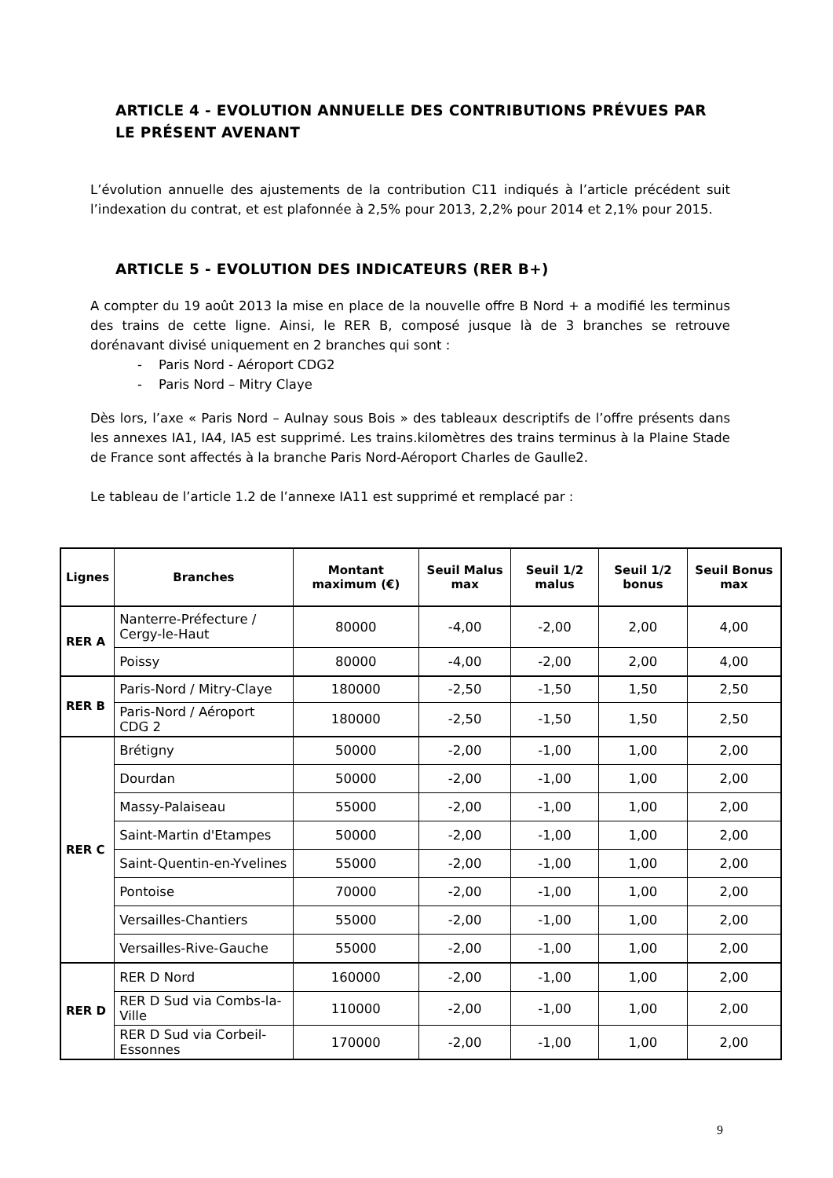ARTICLE 4 - EVOLUTION ANNUELLE DES CONTRIBUTIONS PRÉVUES PAR LE PRÉSENT AVENANT
L’évolution annuelle des ajustements de la contribution C11 indiqués à l’article précédent suit l’indexation du contrat, et est plafonnée à 2,5% pour 2013, 2,2% pour 2014 et 2,1% pour 2015.
ARTICLE 5 - EVOLUTION DES INDICATEURS (RER B+)
A compter du 19 août 2013 la mise en place de la nouvelle offre B Nord + a modifié les terminus des trains de cette ligne. Ainsi, le RER B, composé jusque là de 3 branches se retrouve dorénavant divisé uniquement en 2 branches qui sont :
- Paris Nord - Aéroport CDG2
- Paris Nord – Mitry Claye
Dès lors, l’axe « Paris Nord – Aulnay sous Bois » des tableaux descriptifs de l’offre présents dans les annexes IA1, IA4, IA5 est supprimé. Les trains.kilomètres des trains terminus à la Plaine Stade de France sont affectés à la branche Paris Nord-Aéroport Charles de Gaulle2.
Le tableau de l’article 1.2 de l’annexe IA11 est supprimé et remplacé par :
| Lignes | Branches | Montant maximum (€) | Seuil Malus max | Seuil 1/2 malus | Seuil 1/2 bonus | Seuil Bonus max |
| --- | --- | --- | --- | --- | --- | --- |
| RER A | Nanterre-Préfecture / Cergy-le-Haut | 80000 | -4,00 | -2,00 | 2,00 | 4,00 |
| | Poissy | 80000 | -4,00 | -2,00 | 2,00 | 4,00 |
| RER B | Paris-Nord / Mitry-Claye | 180000 | -2,50 | -1,50 | 1,50 | 2,50 |
| | Paris-Nord / Aéroport CDG 2 | 180000 | -2,50 | -1,50 | 1,50 | 2,50 |
| RER C | Brétigny | 50000 | -2,00 | -1,00 | 1,00 | 2,00 |
| | Dourdan | 50000 | -2,00 | -1,00 | 1,00 | 2,00 |
| | Massy-Palaiseau | 55000 | -2,00 | -1,00 | 1,00 | 2,00 |
| | Saint-Martin d'Etampes | 50000 | -2,00 | -1,00 | 1,00 | 2,00 |
| | Saint-Quentin-en-Yvelines | 55000 | -2,00 | -1,00 | 1,00 | 2,00 |
| | Pontoise | 70000 | -2,00 | -1,00 | 1,00 | 2,00 |
| | Versailles-Chantiers | 55000 | -2,00 | -1,00 | 1,00 | 2,00 |
| | Versailles-Rive-Gauche | 55000 | -2,00 | -1,00 | 1,00 | 2,00 |
| RER D | RER D Nord | 160000 | -2,00 | -1,00 | 1,00 | 2,00 |
| | RER D Sud via Combs-la-Ville | 110000 | -2,00 | -1,00 | 1,00 | 2,00 |
| | RER D Sud via Corbeil-Essonnes | 170000 | -2,00 | -1,00 | 1,00 | 2,00 |
9